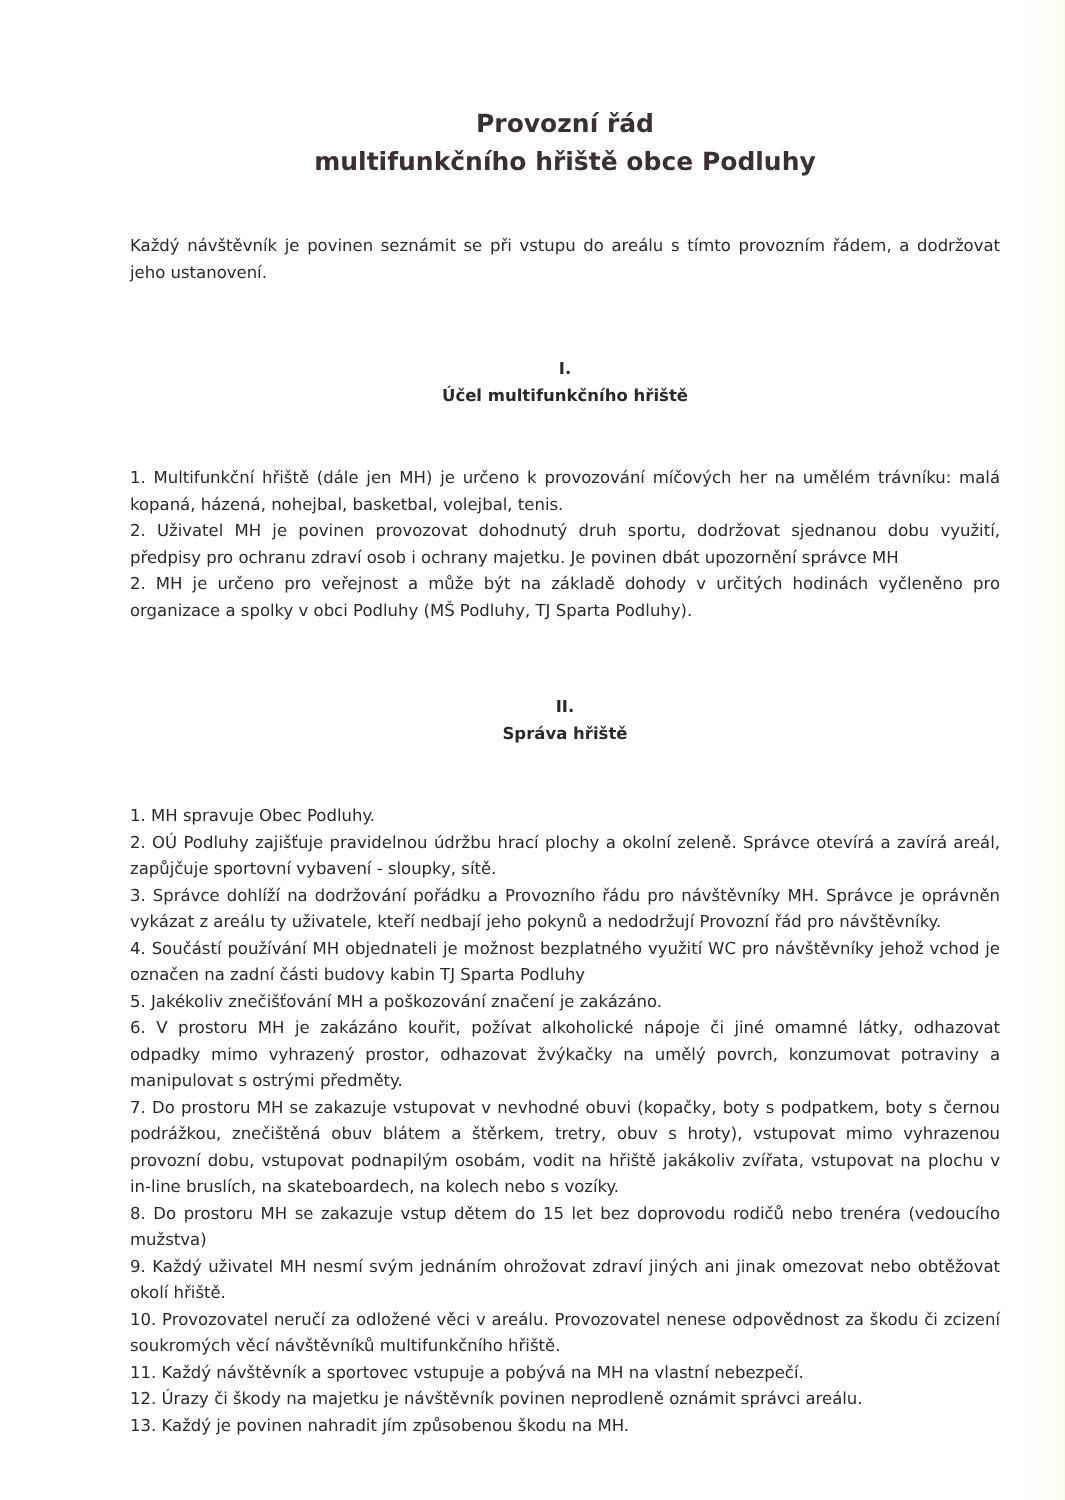Provozní řád
multifunkčního hřiště obce Podluhy
Každý návštěvník je povinen seznámit se při vstupu do areálu s tímto provozním řádem, a dodržovat jeho ustanovení.
I.
Účel multifunkčního hřiště
1. Multifunkční hřiště (dále jen MH) je určeno k provozování míčových her na umělém trávníku: malá kopaná, házená, nohejbal, basketbal, volejbal, tenis.
2. Uživatel MH je povinen provozovat dohodnutý druh sportu, dodržovat sjednanou dobu využití, předpisy pro ochranu zdraví osob i ochrany majetku. Je povinen dbát upozornění správce MH
2. MH je určeno pro veřejnost a může být na základě dohody v určitých hodinách vyčleněno pro organizace a spolky v obci Podluhy (MŠ Podluhy, TJ Sparta Podluhy).
II.
Správa hřiště
1. MH spravuje Obec Podluhy.
2. OÚ Podluhy zajišťuje pravidelnou údržbu hrací plochy a okolní zeleně. Správce otevírá a zavírá areál, zapůjčuje sportovní vybavení - sloupky, sítě.
3. Správce dohlíží na dodržování pořádku a Provozního řádu pro návštěvníky MH. Správce je oprávněn vykázat z areálu ty uživatele, kteří nedbají jeho pokynů a nedodržují Provozní řád pro návštěvníky.
4. Součástí používání MH objednateli je možnost bezplatného využití WC pro návštěvníky jehož vchod je označen na zadní části budovy kabin TJ Sparta Podluhy
5. Jakékoliv znečišťování MH a poškozování značení je zakázáno.
6. V prostoru MH je zakázáno kouřit, požívat alkoholické nápoje či jiné omamné látky, odhazovat odpadky mimo vyhrazený prostor, odhazovat žvýkačky na umělý povrch, konzumovat potraviny a manipulovat s ostrými předměty.
7. Do prostoru MH se zakazuje vstupovat v nevhodné obuvi (kopačky, boty s podpatkem, boty s černou podrážkou, znečištěná obuv blátem a štěrkem, tretry, obuv s hroty), vstupovat mimo vyhrazenou provozní dobu, vstupovat podnapilým osobám, vodit na hřiště jakákoliv zvířata, vstupovat na plochu v in-line bruslích, na skateboardech, na kolech nebo s vozíky.
8. Do prostoru MH se zakazuje vstup dětem do 15 let bez doprovodu rodičů nebo trenéra (vedoucího mužstva)
9. Každý uživatel MH nesmí svým jednáním ohrožovat zdraví jiných ani jinak omezovat nebo obtěžovat okolí hřiště.
10. Provozovatel neručí za odložené věci v areálu. Provozovatel nenese odpovědnost za škodu či zcizení soukromých věcí návštěvníků multifunkčního hřiště.
11. Každý návštěvník a sportovec vstupuje a pobývá na MH na vlastní nebezpečí.
12. Úrazy či škody na majetku je návštěvník povinen neprodleně oznámit správci areálu.
13. Každý je povinen nahradit jím způsobenou škodu na MH.